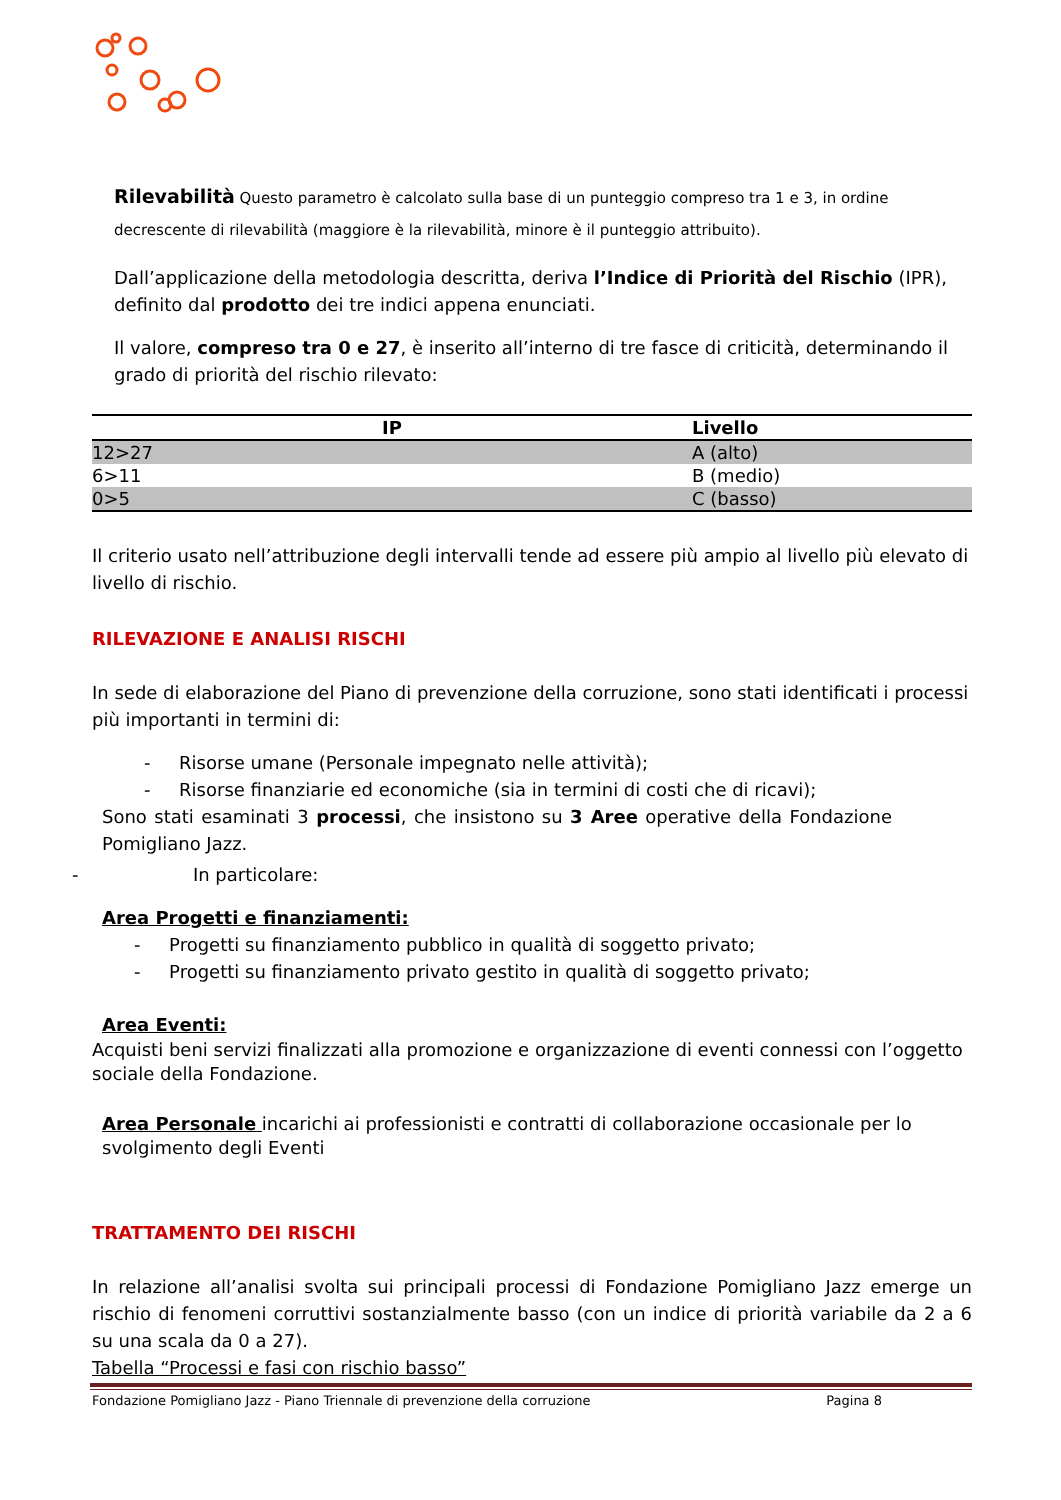Rilevabilità Questo parametro è calcolato sulla base di un punteggio compreso tra 1 e 3, in ordine decrescente di rilevabilità (maggiore è la rilevabilità, minore è il punteggio attribuito).
Dall’applicazione della metodologia descritta, deriva l’Indice di Priorità del Rischio (IPR), definito dal prodotto dei tre indici appena enunciati.
Il valore, compreso tra 0 e 27, è inserito all’interno di tre fasce di criticità, determinando il grado di priorità del rischio rilevato:
| IP | Livello |
| --- | --- |
| 12>27 | A (alto) |
| 6>11 | B (medio) |
| 0>5 | C (basso) |
Il criterio usato nell’attribuzione degli intervalli tende ad essere più ampio al livello più elevato di livello di rischio.
RILEVAZIONE E ANALISI RISCHI
In sede di elaborazione del Piano di prevenzione della corruzione, sono stati identificati i processi più importanti in termini di:
- Risorse umane (Personale impegnato nelle attività);
- Risorse finanziarie ed economiche (sia in termini di costi che di ricavi);
Sono stati esaminati 3 processi, che insistono su 3 Aree operative della Fondazione Pomigliano Jazz.
- In particolare:
Area Progetti e finanziamenti:
- Progetti su finanziamento pubblico in qualità di soggetto privato;
- Progetti su finanziamento privato gestito in qualità di soggetto privato;
Area Eventi:
Acquisti beni servizi finalizzati alla promozione e organizzazione di eventi connessi con l’oggetto sociale della Fondazione.
Area Personale incarichi ai professionisti e contratti di collaborazione occasionale per lo svolgimento degli Eventi
TRATTAMENTO DEI RISCHI
In relazione all’analisi svolta sui principali processi di Fondazione Pomigliano Jazz emerge un rischio di fenomeni corruttivi sostanzialmente basso (con un indice di priorità variabile da 2 a 6 su una scala da 0 a 27).
Tabella “Processi e fasi con rischio basso”
Fondazione Pomigliano Jazz - Piano Triennale di prevenzione della corruzione Pagina 8